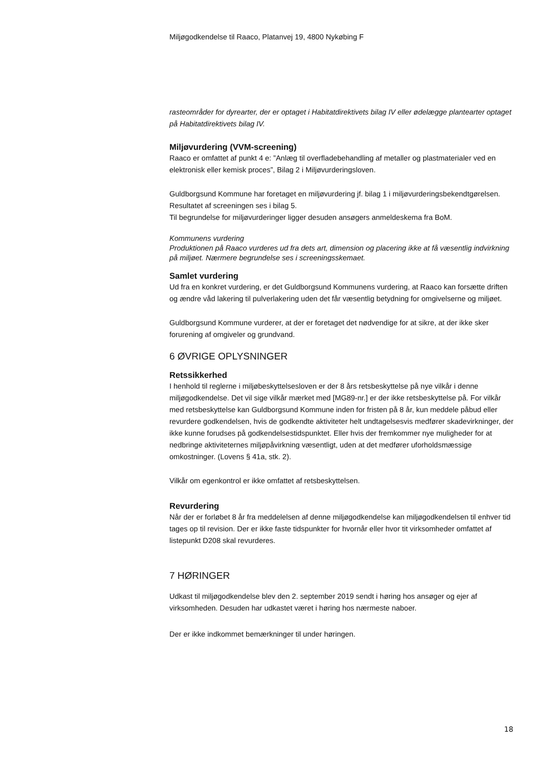Miljøgodkendelse til Raaco, Platanvej 19, 4800 Nykøbing F
rasteområder for dyrearter, der er optaget i Habitatdirektivets bilag IV eller ødelægge plantearter optaget på Habitatdirektivets bilag IV.
Miljøvurdering (VVM-screening)
Raaco er omfattet af punkt 4 e: ”Anlæg til overfladebehandling af metaller og plastmaterialer ved en elektronisk eller kemisk proces”, Bilag 2 i Miljøvurderingsloven.
Guldborgsund Kommune har foretaget en miljøvurdering jf. bilag 1 i miljøvurderingsbekendtgørelsen. Resultatet af screeningen ses i bilag 5.
Til begrundelse for miljøvurderinger ligger desuden ansøgers anmeldeskema fra BoM.
Kommunens vurdering
Produktionen på Raaco vurderes ud fra dets art, dimension og placering ikke at få væsentlig indvirkning på miljøet. Nærmere begrundelse ses i screeningsskemaet.
Samlet vurdering
Ud fra en konkret vurdering, er det Guldborgsund Kommunens vurdering, at Raaco kan forsætte driften og ændre våd lakering til pulverlakering uden det får væsentlig betydning for omgivelserne og miljøet.
Guldborgsund Kommune vurderer, at der er foretaget det nødvendige for at sikre, at der ikke sker forurening af omgiveler og grundvand.
6 ØVRIGE OPLYSNINGER
Retssikkerhed
I henhold til reglerne i miljøbeskyttelsesloven er der 8 års retsbeskyttelse på nye vilkår i denne miljøgodkendelse. Det vil sige vilkår mærket med [MG89-nr.] er der ikke retsbeskyttelse på. For vilkår med retsbeskyttelse kan Guldborgsund Kommune inden for fristen på 8 år, kun meddele påbud eller revurdere godkendelsen, hvis de godkendte aktiviteter helt undtagelsesvis medfører skadevirkninger, der ikke kunne forudses på godkendelsestidspunktet. Eller hvis der fremkommer nye muligheder for at nedbringe aktiviteternes miljøpåvirkning væsentligt, uden at det medfører uforholdsmæssige omkostninger. (Lovens § 41a, stk. 2).
Vilkår om egenkontrol er ikke omfattet af retsbeskyttelsen.
Revurdering
Når der er forløbet 8 år fra meddelelsen af denne miljøgodkendelse kan miljøgodkendelsen til enhver tid tages op til revision. Der er ikke faste tidspunkter for hvornår eller hvor tit virksomheder omfattet af listepunkt D208 skal revurderes.
7 HØRINGER
Udkast til miljøgodkendelse blev den 2. september 2019 sendt i høring hos ansøger og ejer af virksomheden. Desuden har udkastet været i høring hos nærmeste naboer.
Der er ikke indkommet bemærkninger til under høringen.
18